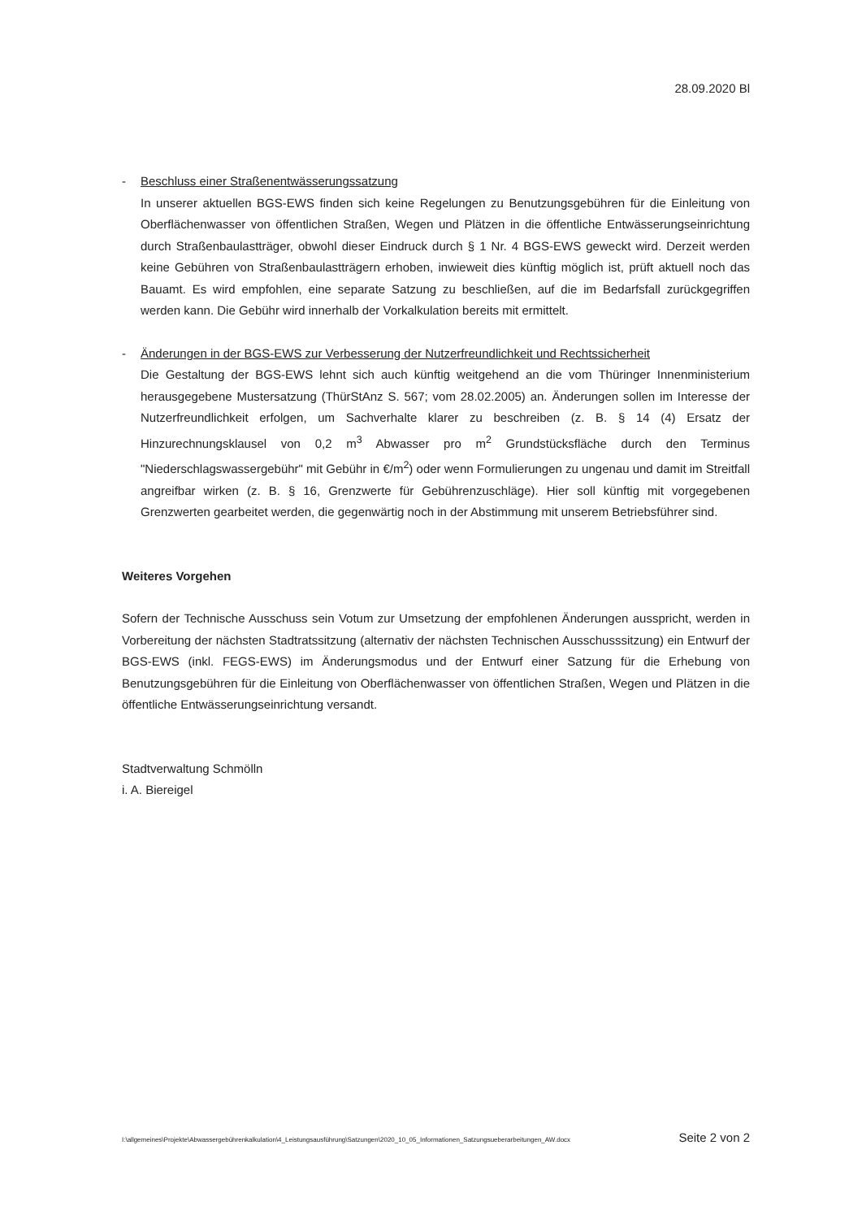28.09.2020 Bl
- Beschluss einer Straßenentwässerungssatzung
In unserer aktuellen BGS-EWS finden sich keine Regelungen zu Benutzungsgebühren für die Einleitung von Oberflächenwasser von öffentlichen Straßen, Wegen und Plätzen in die öffentliche Entwässerungseinrichtung durch Straßenbaulastträger, obwohl dieser Eindruck durch § 1 Nr. 4 BGS-EWS geweckt wird. Derzeit werden keine Gebühren von Straßenbaulastträgern erhoben, inwieweit dies künftig möglich ist, prüft aktuell noch das Bauamt. Es wird empfohlen, eine separate Satzung zu beschließen, auf die im Bedarfsfall zurückgegriffen werden kann. Die Gebühr wird innerhalb der Vorkalkulation bereits mit ermittelt.
- Änderungen in der BGS-EWS zur Verbesserung der Nutzerfreundlichkeit und Rechtssicherheit
Die Gestaltung der BGS-EWS lehnt sich auch künftig weitgehend an die vom Thüringer Innenministerium herausgegebene Mustersatzung (ThürStAnz S. 567; vom 28.02.2005) an. Änderungen sollen im Interesse der Nutzerfreundlichkeit erfolgen, um Sachverhalte klarer zu beschreiben (z. B. § 14 (4) Ersatz der Hinzurechnungsklausel von 0,2 m<sup>3</sup> Abwasser pro m<sup>2</sup> Grundstücksfläche durch den Terminus "Niederschlagswassergebühr" mit Gebühr in €/m<sup>2</sup>) oder wenn Formulierungen zu ungenau und damit im Streitfall angreifbar wirken (z. B. § 16, Grenzwerte für Gebührenzuschläge). Hier soll künftig mit vorgegebenen Grenzwerten gearbeitet werden, die gegenwärtig noch in der Abstimmung mit unserem Betriebsführer sind.
Weiteres Vorgehen
Sofern der Technische Ausschuss sein Votum zur Umsetzung der empfohlenen Änderungen ausspricht, werden in Vorbereitung der nächsten Stadtratssitzung (alternativ der nächsten Technischen Ausschusssitzung) ein Entwurf der BGS-EWS (inkl. FEGS-EWS) im Änderungsmodus und der Entwurf einer Satzung für die Erhebung von Benutzungsgebühren für die Einleitung von Oberflächenwasser von öffentlichen Straßen, Wegen und Plätzen in die öffentliche Entwässerungseinrichtung versandt.
Stadtverwaltung Schmölln
i. A. Biereigel
I:\allgemeines\Projekte\Abwassergebührenkalkulation\4_Leistungsausführung\Satzungen\2020_10_05_Informationen_Satzungsueberarbeitungen_AW.docx Seite 2 von 2